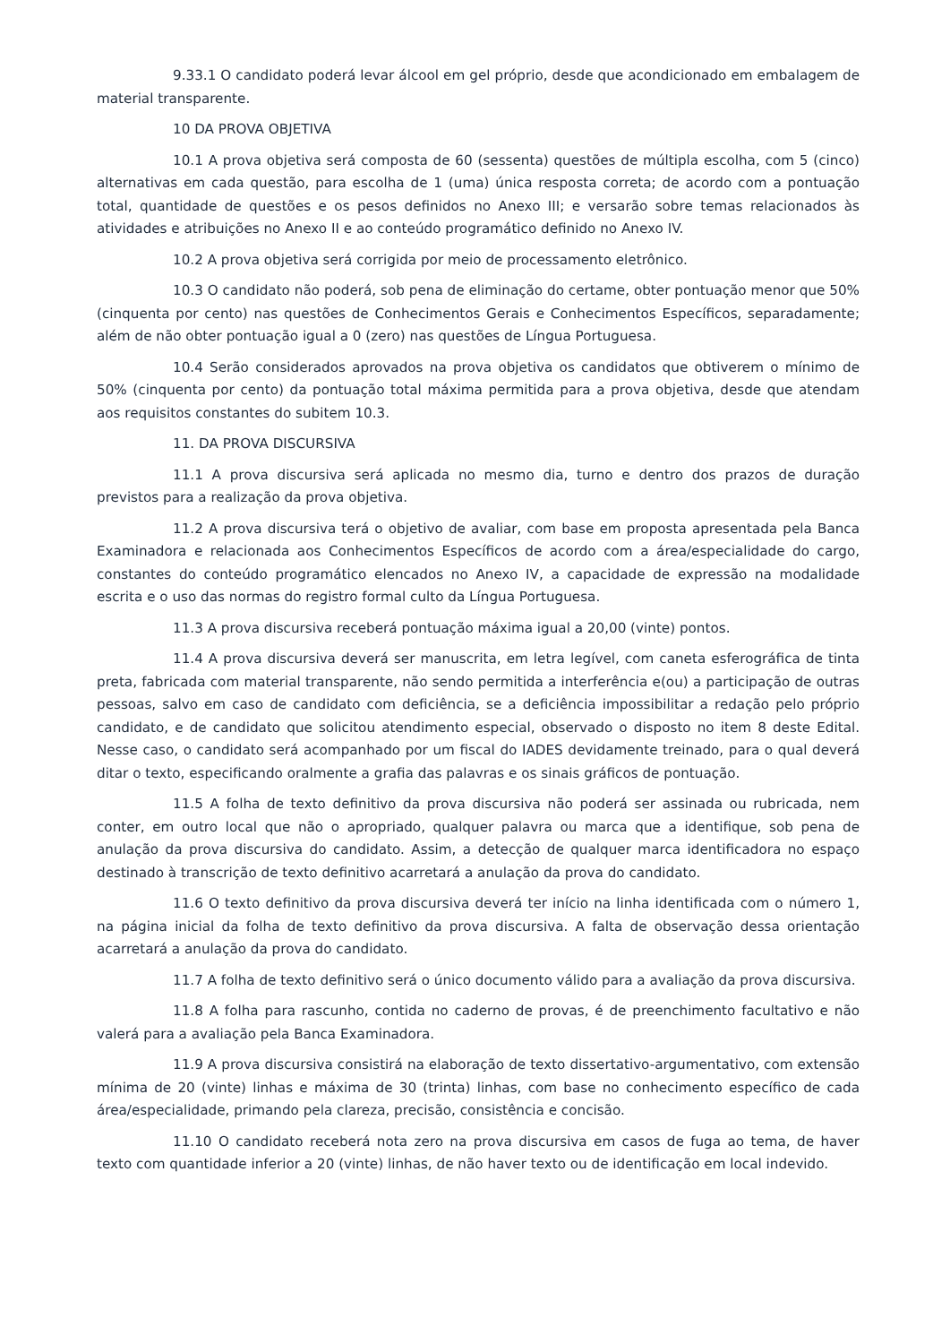9.33.1 O candidato poderá levar álcool em gel próprio, desde que acondicionado em embalagem de material transparente.
10 DA PROVA OBJETIVA
10.1 A prova objetiva será composta de 60 (sessenta) questões de múltipla escolha, com 5 (cinco) alternativas em cada questão, para escolha de 1 (uma) única resposta correta; de acordo com a pontuação total, quantidade de questões e os pesos definidos no Anexo III; e versarão sobre temas relacionados às atividades e atribuições no Anexo II e ao conteúdo programático definido no Anexo IV.
10.2 A prova objetiva será corrigida por meio de processamento eletrônico.
10.3 O candidato não poderá, sob pena de eliminação do certame, obter pontuação menor que 50% (cinquenta por cento) nas questões de Conhecimentos Gerais e Conhecimentos Específicos, separadamente; além de não obter pontuação igual a 0 (zero) nas questões de Língua Portuguesa.
10.4 Serão considerados aprovados na prova objetiva os candidatos que obtiverem o mínimo de 50% (cinquenta por cento) da pontuação total máxima permitida para a prova objetiva, desde que atendam aos requisitos constantes do subitem 10.3.
11. DA PROVA DISCURSIVA
11.1 A prova discursiva será aplicada no mesmo dia, turno e dentro dos prazos de duração previstos para a realização da prova objetiva.
11.2 A prova discursiva terá o objetivo de avaliar, com base em proposta apresentada pela Banca Examinadora e relacionada aos Conhecimentos Específicos de acordo com a área/especialidade do cargo, constantes do conteúdo programático elencados no Anexo IV, a capacidade de expressão na modalidade escrita e o uso das normas do registro formal culto da Língua Portuguesa.
11.3 A prova discursiva receberá pontuação máxima igual a 20,00 (vinte) pontos.
11.4 A prova discursiva deverá ser manuscrita, em letra legível, com caneta esferográfica de tinta preta, fabricada com material transparente, não sendo permitida a interferência e(ou) a participação de outras pessoas, salvo em caso de candidato com deficiência, se a deficiência impossibilitar a redação pelo próprio candidato, e de candidato que solicitou atendimento especial, observado o disposto no item 8 deste Edital. Nesse caso, o candidato será acompanhado por um fiscal do IADES devidamente treinado, para o qual deverá ditar o texto, especificando oralmente a grafia das palavras e os sinais gráficos de pontuação.
11.5 A folha de texto definitivo da prova discursiva não poderá ser assinada ou rubricada, nem conter, em outro local que não o apropriado, qualquer palavra ou marca que a identifique, sob pena de anulação da prova discursiva do candidato. Assim, a detecção de qualquer marca identificadora no espaço destinado à transcrição de texto definitivo acarretará a anulação da prova do candidato.
11.6 O texto definitivo da prova discursiva deverá ter início na linha identificada com o número 1, na página inicial da folha de texto definitivo da prova discursiva. A falta de observação dessa orientação acarretará a anulação da prova do candidato.
11.7 A folha de texto definitivo será o único documento válido para a avaliação da prova discursiva.
11.8 A folha para rascunho, contida no caderno de provas, é de preenchimento facultativo e não valerá para a avaliação pela Banca Examinadora.
11.9 A prova discursiva consistirá na elaboração de texto dissertativo-argumentativo, com extensão mínima de 20 (vinte) linhas e máxima de 30 (trinta) linhas, com base no conhecimento específico de cada área/especialidade, primando pela clareza, precisão, consistência e concisão.
11.10 O candidato receberá nota zero na prova discursiva em casos de fuga ao tema, de haver texto com quantidade inferior a 20 (vinte) linhas, de não haver texto ou de identificação em local indevido.